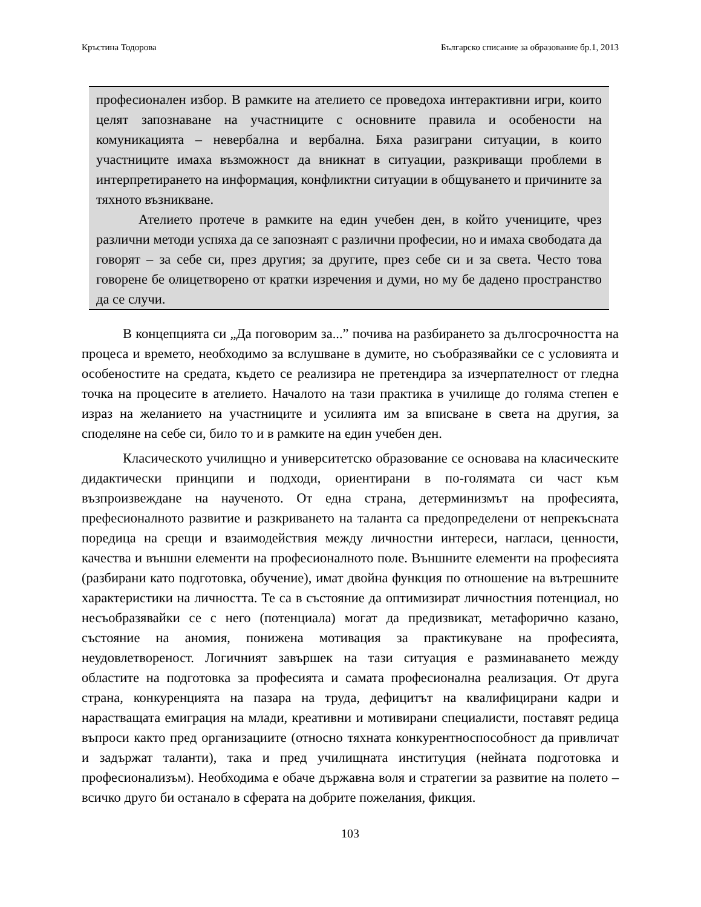Кръстина Тодорова Българско списание за образование бр.1, 2013
професионален избор. В рамките на ателието се проведоха интерактивни игри, които целят запознаване на участниците с основните правила и особености на комуникацията – невербална и вербална. Бяха разиграни ситуации, в които участниците имаха възможност да вникнат в ситуации, разкриващи проблеми в интерпретирането на информация, конфликтни ситуации в общуването и причините за тяхното възникване.
Ателието протече в рамките на един учебен ден, в който учениците, чрез различни методи успяха да се запознаят с различни професии, но и имаха свободата да говорят – за себе си, през другия; за другите, през себе си и за света. Често това говорене бе олицетворено от кратки изречения и думи, но му бе дадено пространство да се случи.
В концепцията си „Да поговорим за...” почива на разбирането за дългосрочността на процеса и времето, необходимо за вслушване в думите, но съобразявайки се с условията и особеностите на средата, където се реализира не претендира за изчерпателност от гледна точка на процесите в ателието. Началото на тази практика в училище до голяма степен е израз на желанието на участниците и усилията им за вписване в света на другия, за споделяне на себе си, било то и в рамките на един учебен ден.
Класическото училищно и университетско образование се основава на класическите дидактически принципи и подходи, ориентирани в по-голямата си част към възпроизвеждане на наученото. От една страна, детерминизмът на професията, префесионалното развитие и разкриването на таланта са предопределени от непрекъсната поредица на срещи и взаимодействия между личностни интереси, нагласи, ценности, качества и външни елементи на професионалното поле. Външните елементи на професията (разбирани като подготовка, обучение), имат двойна функция по отношение на вътрешните характеристики на личността. Те са в състояние да оптимизират личностния потенциал, но несъобразявайки се с него (потенциала) могат да предизвикат, метафорично казано, състояние на аномия, понижена мотивация за практикуване на професията, неудовлетвореност. Логичният завършек на тази ситуация е разминаването между областите на подготовка за професията и самата професионална реализация. От друга страна, конкуренцията на пазара на труда, дефицитът на квалифицирани кадри и нарастващата емиграция на млади, креативни и мотивирани специалисти, поставят редица въпроси както пред организациите (относно тяхната конкурентноспособност да привличат и задържат таланти), така и пред училищната институция (нейната подготовка и професионализъм). Необходима е обаче държавна воля и стратегии за развитие на полето – всичко друго би останало в сферата на добрите пожелания, фикция.
103